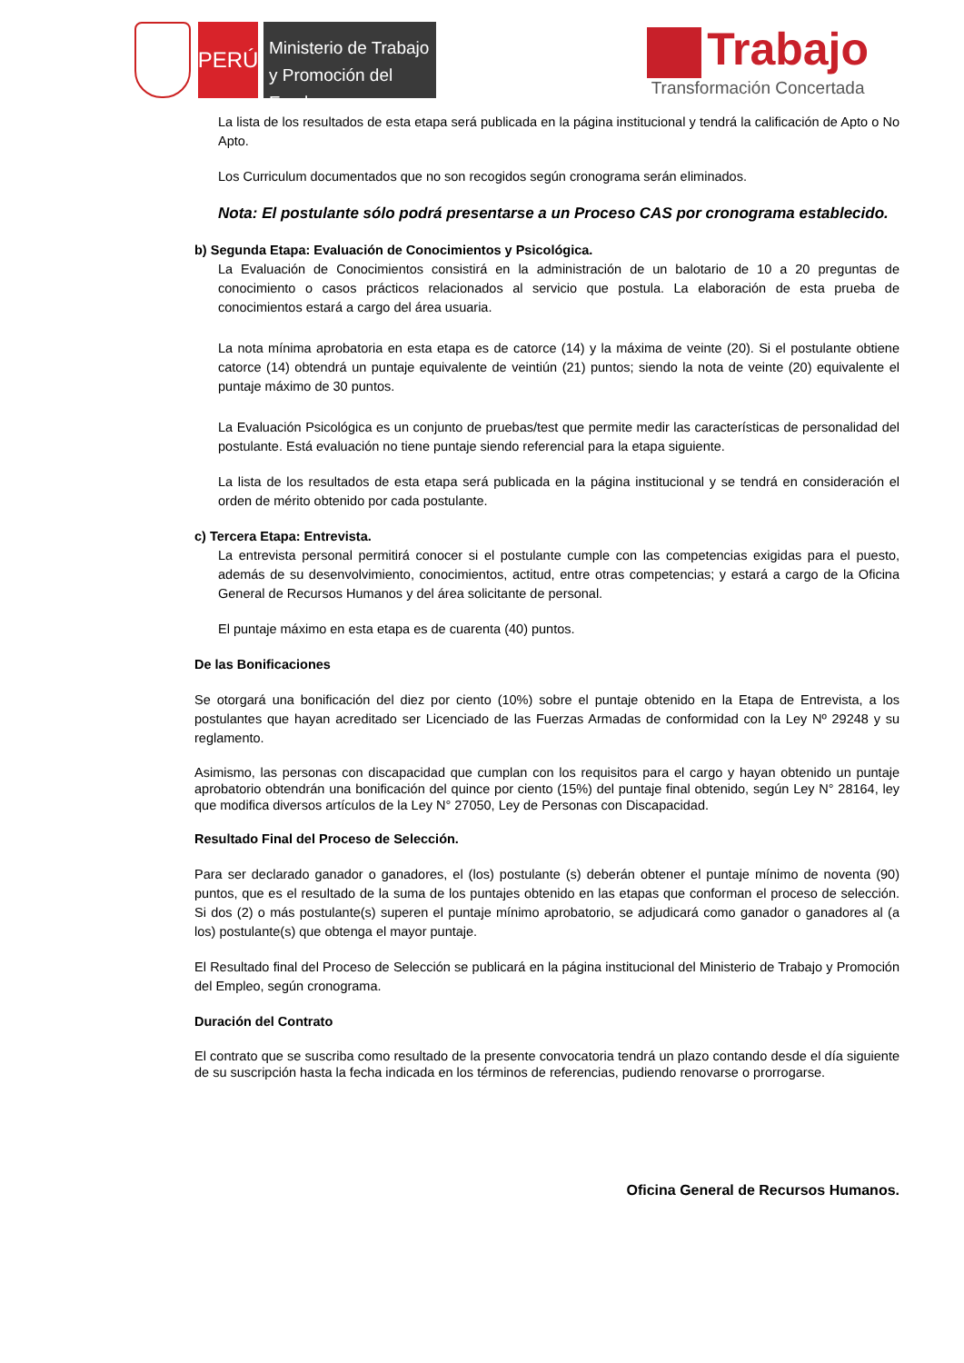PERÚ
Ministerio de Trabajo y Promoción del Empleo
Trabajo
Transformación Concertada
La lista de los resultados de esta etapa será publicada en la página institucional y tendrá la calificación de Apto o No Apto.
Los Curriculum documentados que no son recogidos según cronograma serán eliminados.
Nota: El postulante sólo podrá presentarse a un Proceso CAS por cronograma establecido.
b) Segunda Etapa: Evaluación de Conocimientos y Psicológica.
La Evaluación de Conocimientos consistirá en la administración de un balotario de 10 a 20 preguntas de conocimiento o casos prácticos relacionados al servicio que postula. La elaboración de esta prueba de conocimientos estará a cargo del área usuaria.
La nota mínima aprobatoria en esta etapa es de catorce (14) y la máxima de veinte (20). Si el postulante obtiene catorce (14) obtendrá un puntaje equivalente de veintiún (21) puntos; siendo la nota de veinte (20) equivalente el puntaje máximo de 30 puntos.
La Evaluación Psicológica es un conjunto de pruebas/test que permite medir las características de personalidad del postulante. Está evaluación no tiene puntaje siendo referencial para la etapa siguiente.
La lista de los resultados de esta etapa será publicada en la página institucional y se tendrá en consideración el orden de mérito obtenido por cada postulante.
c) Tercera Etapa: Entrevista.
La entrevista personal permitirá conocer si el postulante cumple con las competencias exigidas para el puesto, además de su desenvolvimiento, conocimientos, actitud, entre otras competencias; y estará a cargo de la Oficina General de Recursos Humanos y del área solicitante de personal.
El puntaje máximo en esta etapa es de cuarenta (40) puntos.
De las Bonificaciones
Se otorgará una bonificación del diez por ciento (10%) sobre el puntaje obtenido en la Etapa de Entrevista, a los postulantes que hayan acreditado ser Licenciado de las Fuerzas Armadas de conformidad con la Ley Nº 29248 y su reglamento.
Asimismo, las personas con discapacidad que cumplan con los requisitos para el cargo y hayan obtenido un puntaje aprobatorio obtendrán una bonificación del quince por ciento (15%) del puntaje final obtenido, según Ley N° 28164, ley que modifica diversos artículos de la Ley N° 27050, Ley de Personas con Discapacidad.
Resultado Final del Proceso de Selección.
Para ser declarado ganador o ganadores, el (los) postulante (s) deberán obtener el puntaje mínimo de noventa (90) puntos, que es el resultado de la suma de los puntajes obtenido en las etapas que conforman el proceso de selección. Si dos (2) o más postulante(s) superen el puntaje mínimo aprobatorio, se adjudicará como ganador o ganadores al (a los) postulante(s) que obtenga el mayor puntaje.
El Resultado final del Proceso de Selección se publicará en la página institucional del Ministerio de Trabajo y Promoción del Empleo, según cronograma.
Duración del Contrato
El contrato que se suscriba como resultado de la presente convocatoria tendrá un plazo contando desde el día siguiente de su suscripción hasta la fecha indicada en los términos de referencias, pudiendo renovarse o prorrogarse.
Oficina General de Recursos Humanos.